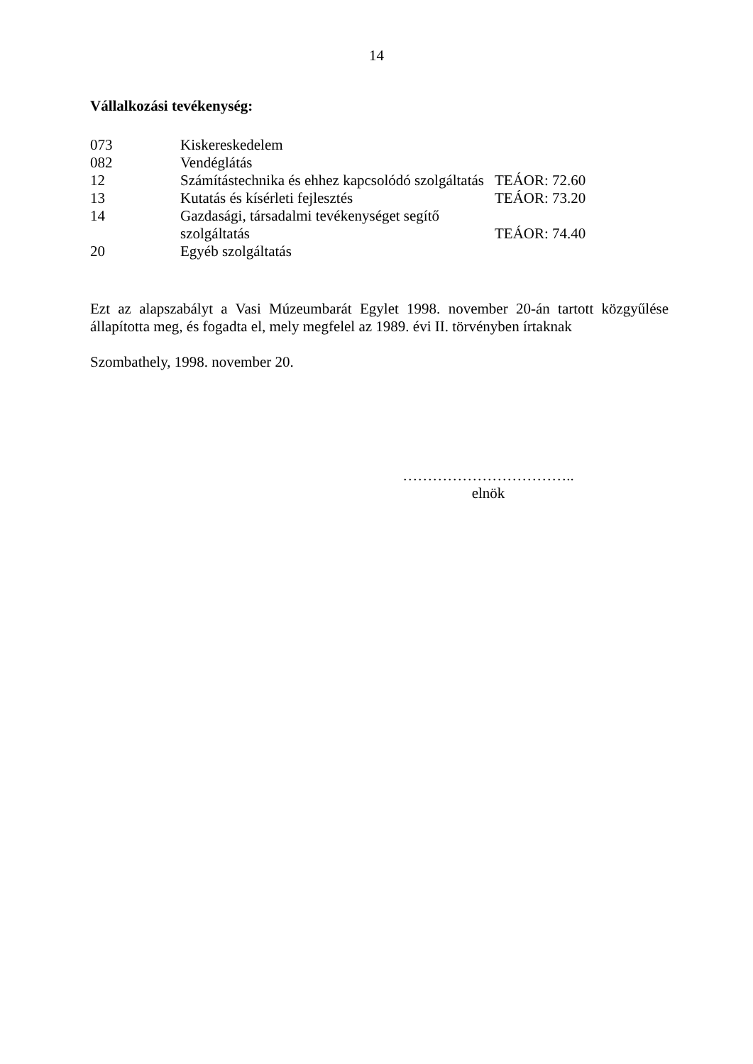14
Vállalkozási tevékenység:
| 073 | Kiskereskedelem | |
| 082 | Vendéglátás | |
| 12 | Számítástechnika és ehhez kapcsolódó szolgáltatás | TEÁOR: 72.60 |
| 13 | Kutatás és kísérleti fejlesztés | TEÁOR: 73.20 |
| 14 | Gazdasági, társadalmi tevékenységet segítő szolgáltatás | TEÁOR: 74.40 |
| 20 | Egyéb szolgáltatás | |
Ezt az alapszabályt a Vasi Múzeumbarát Egylet 1998. november 20-án tartott közgyűlése állapította meg, és fogadta el, mely megfelel az 1989. évi II. törvényben írtaknak
Szombathely, 1998. november 20.
……………………………..
elnök